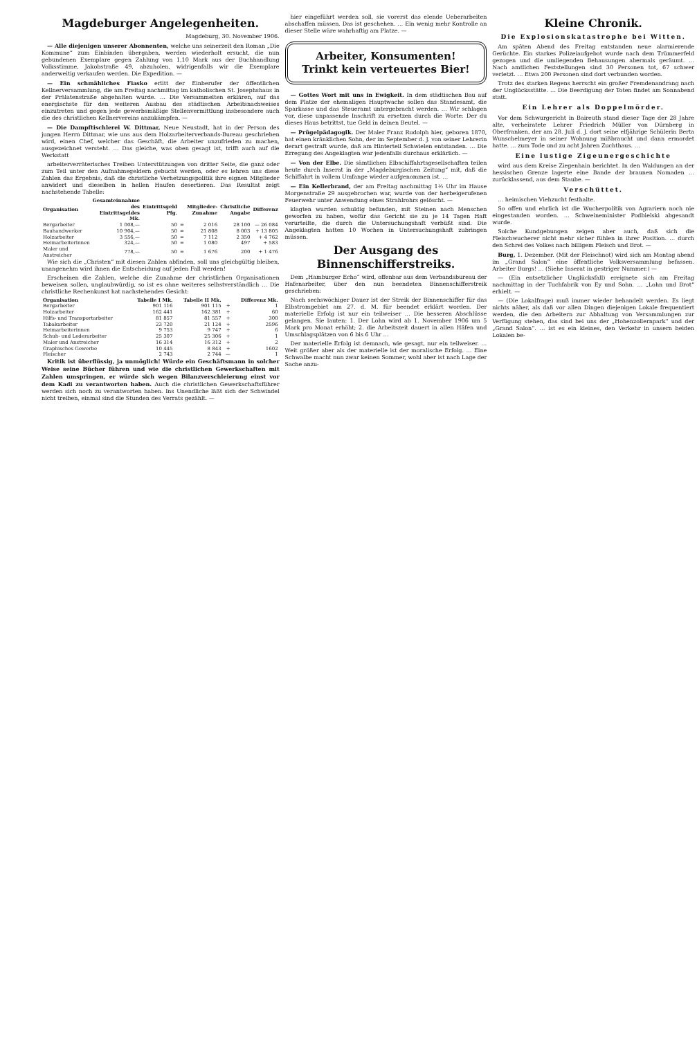Magdeburger Angelegenheiten.
Magdeburg, 30. November 1906.
— Alle diejenigen unserer Abonnenten, welche uns seinerzeit den Roman „Die Kommune“ zum Einbinden übergaben, werden wiederholt ersucht, die nun gebundenen Exemplare gegen Zahlung von 1,10 Mark aus der Buchhandlung Volksstimme, Jakobstraße 49, abzuholen, widrigenfalls wir die Exemplare anderweitig verkaufen werden. Die Expedition. —
— Ein schmähliches Fiasko erlitt der Einberufer der öffentlichen Kellnerversammlung, die am Freitag nachmittag im katholischen St. Josephshaus in der Prälatenstraße abgehalten wurde. … Die Versammelten erklären, auf das energischste für den weiteren Ausbau des städtischen Arbeitsnachweises einzutreten und gegen jede gewerbsmäßige Stellenvermittlung insbesondere auch die des christlichen Kellnervereins anzukämpfen. —
— Die Dampftischlerei W. Dittmar, Neue Neustadt, hat in der Person des jungen Herrn Dittmar, wie uns aus dem Holzarbeiterverbands-Bureau geschrieben wird, einen Chef, welcher das Geschäft, die Arbeiter unzufrieden zu machen, ausgezeichnet versteht. … Das gleiche, was oben gesagt ist, trifft auch auf die Werkstatt
arbeiterverräterisches Treiben Unterstützungen von dritter Seite, die ganz oder zum Teil unter den Aufnahmegeldern gebucht werden, oder es lehren uns diese Zahlen das Ergebnis, daß die christliche Verhetzungspolitik ihre eignen Mitglieder anwidert und dieselben in hellen Haufen desertieren. Das Resultat zeigt nachstehende Tabelle:
| Organisation | Gesamteinnahme des Eintrittsgeldes Mk. | Eintrittsgeld Pfg. | | Mitglieder-Zunahme | Christliche Angabe | Differenz |
| --- | --- | --- | --- | --- | --- | --- |
| Bergarbeiter | 1 008,— | 50 | = | 2 016 | 28 100 | — 26 084 |
| Bauhandwerker | 10 904,— | 50 | = | 21 808 | 8 003 | + 13 805 |
| Holzarbeiter | 3 556,— | 50 | = | 7 112 | 2 350 | + 4 762 |
| Heimarbeiterinnen | 324,— | 50 | = | 1 080 | 497 | + 583 |
| Maler und Anstreicher | 778,— | 50 | = | 1 676 | 200 | + 1 476 |
Wie sich die „Christen“ mit diesen Zahlen abfinden, soll uns gleichgültig bleiben, unangenehm wird ihnen die Entscheidung auf jeden Fall werden!
Erscheinen die Zahlen, welche die Zunahme der christlichen Organisationen beweisen sollen, unglaubwürdig, so ist es ohne weiteres selbstverständlich … Die christliche Rechenkunst hat nachstehendes Gesicht:
| Organisation | Tabelle I Mk. | Tabelle II Mk. | | Differenz Mk. |
| --- | --- | --- | --- | --- |
| Bergarbeiter | 901 116 | 901 115 | + | 1 |
| Holzarbeiter | 162 441 | 162 381 | + | 60 |
| Hilfs- und Transportarbeiter | 81 857 | 81 557 | + | 300 |
| Tabakarbeiter | 23 720 | 21 124 | + | 2596 |
| Heimarbeiterinnen | 9 753 | 9 747 | + | 6 |
| Schuh- und Lederarbeiter | 25 307 | 25 306 | + | 1 |
| Maler und Anstreicher | 16 314 | 16 312 | + | 2 |
| Graphisches Gewerbe | 10 445 | 8 843 | + | 1602 |
| Fleischer | 2 743 | 2 744 | — | 1 |
Kritik ist überflüssig, ja unmöglich! Würde ein Geschäftsmann in solcher Weise seine Bücher führen und wie die christlichen Gewerkschaften mit Zahlen umspringen, er würde sich wegen Bilanzverschleierung einst vor dem Kadi zu verantworten haben. Auch die christlichen Gewerkschaftsführer werden sich noch zu verantworten haben. Ins Unendliche läßt sich der Schwindel nicht treiben, einmal sind die Stunden des Verrats gezählt. —
hier eingeführt werden soll, sie vorerst das elende Ueberarbeiten abschaffen müssen. Das ist geschehen. … Ein wenig mehr Kontrolle an dieser Stelle wäre wahrhaftig am Platze. —
Arbeiter, Konsumenten!
Trinkt kein verteuertes Bier!
— Gottes Wort mit uns in Ewigkeit. In dem städtischen Bau auf dem Platze der ehemaligen Hauptwache sollen das Standesamt, die Sparkasse und das Steueramt untergebracht werden. … Wir schlagen vor, diese unpassende Inschrift zu ersetzen durch die Worte: Der du dieses Haus betrittst, tue Geld in deinen Beutel. —
— Prügelpädagogik. Der Maler Franz Rudolph hier, geboren 1870, hat einen kränklichen Sohn, der im September d. J. von seiner Lehrerin derart gestraft wurde, daß am Hinterteil Schwielen entstanden. … Die Erregung des Angeklagten war jedenfalls durchaus erklärlich. —
— Von der Elbe. Die sämtlichen Elbschiffahrtsgesellschaften teilen heute durch Inserat in der „Magdeburgischen Zeitung“ mit, daß die Schiffahrt in vollem Umfange wieder aufgenommen ist. …
— Ein Kellerbrand, der am Freitag nachmittag 1½ Uhr im Hause Morgenstraße 29 ausgebrochen war, wurde von der herbeigerufenen Feuerwehr unter Anwendung eines Strahlrohrs gelöscht. —
klagten wurden schuldig befunden, mit Steinen nach Menschen geworfen zu haben, wofür das Gericht sie zu je 14 Tagen Haft verurteilte, die durch die Untersuchungshaft verbüßt sind. Die Angeklagten hatten 10 Wochen in Untersuchungshaft zubringen müssen.
Der Ausgang des Binnenschifferstreiks.
Dem „Hamburger Echo“ wird, offenbar aus dem Verbandsbureau der Hafenarbeiter, über den nun beendeten Binnenschifferstreik geschrieben:
Nach sechswöchiger Dauer ist der Streik der Binnenschiffer für das Elbstromgebiet am 27. d. M. für beendet erklärt worden. Der materielle Erfolg ist nur ein teilweiser … Die besseren Abschlüsse gelangen. Sie lauten: 1. Der Lohn wird ab 1. November 1906 um 5 Mark pro Monat erhöht; 2. die Arbeitszeit dauert in allen Häfen und Umschlagsplätzen von 6 bis 6 Uhr …
Der materielle Erfolg ist demnach, wie gesagt, nur ein teilweiser. … Weit größer aber als der materielle ist der moralische Erfolg. … Eine Schwalbe macht nun zwar keinen Sommer, wohl aber ist nach Lage der Sache anzu-
Kleine Chronik.
Die Explosionskatastrophe bei Witten.
Am späten Abend des Freitag entstanden neue alarmierende Gerüchte. Ein starkes Polizeiaufgebot wurde nach dem Trümmerfeld gezogen und die umliegenden Behausungen abermals geräumt. … Nach amtlichen Feststellungen sind 30 Personen tot, 67 schwer verletzt. … Etwa 200 Personen sind dort verbunden worden.
Trotz des starken Regens herrscht ein großer Fremdenandrang nach der Unglücksstätte. … Die Beerdigung der Toten findet am Sonnabend statt.
Ein Lehrer als Doppelmörder.
Vor dem Schwurgericht in Baireuth stand dieser Tage der 28 Jahre alte, verheiratete Lehrer Friedrich Müller von Dürnberg in Oberfranken, der am 28. Juli d. J. dort seine elfjährige Schülerin Berta Wunschelmeyer in seiner Wohnung mißbraucht und dann ermordet hatte. … zum Tode und zu acht Jahren Zuchthaus. …
Eine lustige Zigeunergeschichte
wird aus dem Kreise Ziegenhain berichtet. In den Waldungen an der hessischen Grenze lagerte eine Bande der braunen Nomaden … zurücklassend, aus dem Staube. —
Verschüttet.
… heimischen Viehzucht festhalte.
So offen und ehrlich ist die Wucherpolitik von Agrariern noch nie eingestanden worden. … Schweineminister Podbielski abgesandt wurde.
Solche Kundgebungen zeigen aber auch, daß sich die Fleischwucherer nicht mehr sicher fühlen in ihrer Position. … durch den Schrei des Volkes nach billigem Fleisch und Brot. —
Burg, 1. Dezember. (Mit der Fleischnot) wird sich am Montag abend im „Grand Salon“ eine öffentliche Volksversammlung befassen. Arbeiter Burgs! … (Siehe Inserat in gestriger Nummer.) —
— (Ein entsetzlicher Unglücksfall) ereignete sich am Freitag nachmittag in der Tuchfabrik von Ey und Sohn. … „Lohn und Brot“ erhielt. —
— (Die Lokalfrage) muß immer wieder behandelt werden. Es liegt nichts näher, als daß vor allen Dingen diejenigen Lokale frequentiert werden, die den Arbeitern zur Abhaltung von Versammlungen zur Verfügung stehen, das sind bei uns der „Hohenzollernpark“ und der „Grand Salon“. … ist es ein kleines, den Verkehr in unsern beiden Lokalen be-